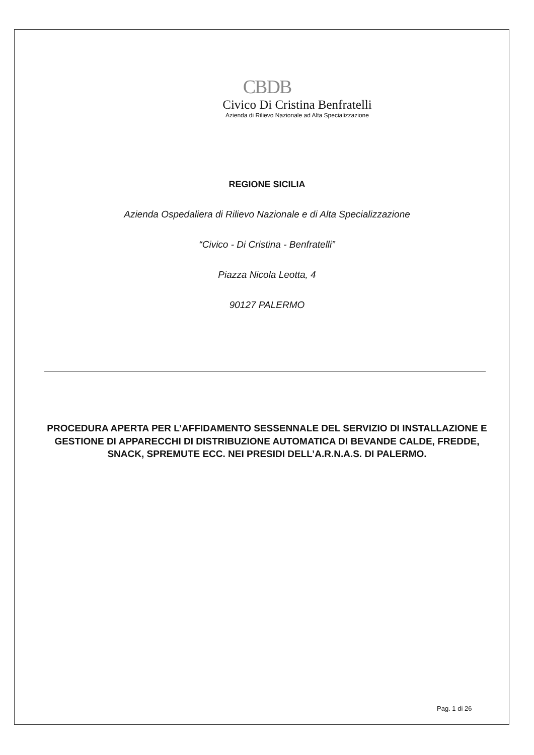CBDB
Civico Di Cristina Benfratelli
Azienda di Rilievo Nazionale ad Alta Specializzazione
REGIONE SICILIA
Azienda Ospedaliera di Rilievo Nazionale e di Alta Specializzazione
“Civico - Di Cristina - Benfratelli”
Piazza Nicola Leotta, 4
90127 PALERMO
PROCEDURA APERTA PER L’AFFIDAMENTO SESSENNALE DEL SERVIZIO DI INSTALLAZIONE E GESTIONE DI APPARECCHI DI DISTRIBUZIONE AUTOMATICA DI BEVANDE CALDE, FREDDE, SNACK, SPREMUTE ECC. NEI PRESIDI DELL’A.R.N.A.S. DI PALERMO.
Pag. 1 di 26